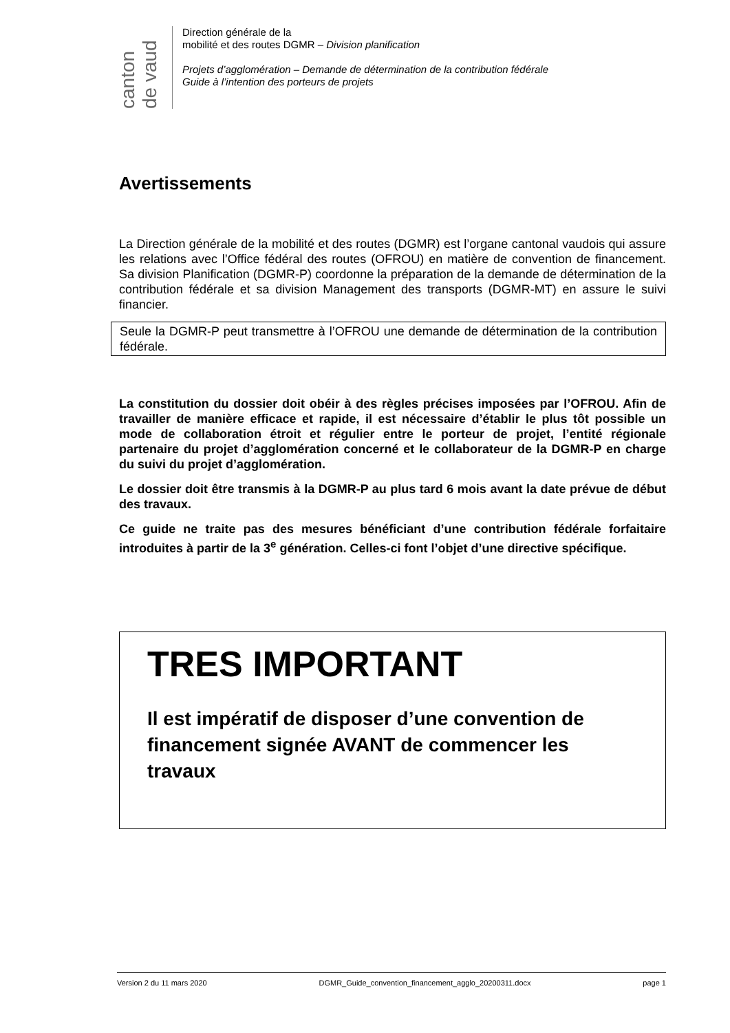canton de vaud
Direction générale de la
mobilité et des routes DGMR – Division planification
Projets d’agglomération – Demande de détermination de la contribution fédérale
Guide à l’intention des porteurs de projets
Avertissements
La Direction générale de la mobilité et des routes (DGMR) est l’organe cantonal vaudois qui assure les relations avec l’Office fédéral des routes (OFROU) en matière de convention de financement. Sa division Planification (DGMR-P) coordonne la préparation de la demande de détermination de la contribution fédérale et sa division Management des transports (DGMR-MT) en assure le suivi financier.
Seule la DGMR-P peut transmettre à l’OFROU une demande de détermination de la contribution fédérale.
La constitution du dossier doit obéir à des règles précises imposées par l’OFROU. Afin de travailler de manière efficace et rapide, il est nécessaire d’établir le plus tôt possible un mode de collaboration étroit et régulier entre le porteur de projet, l’entité régionale partenaire du projet d’agglomération concerné et le collaborateur de la DGMR-P en charge du suivi du projet d’agglomération.
Le dossier doit être transmis à la DGMR-P au plus tard 6 mois avant la date prévue de début des travaux.
Ce guide ne traite pas des mesures bénéficiant d’une contribution fédérale forfaitaire introduites à partir de la 3<sup>e</sup> génération. Celles-ci font l’objet d’une directive spécifique.
TRES IMPORTANT
Il est impératif de disposer d’une convention de financement signée AVANT de commencer les travaux
Version 2 du 11 mars 2020 DGMR_Guide_convention_financement_agglo_20200311.docx page 1